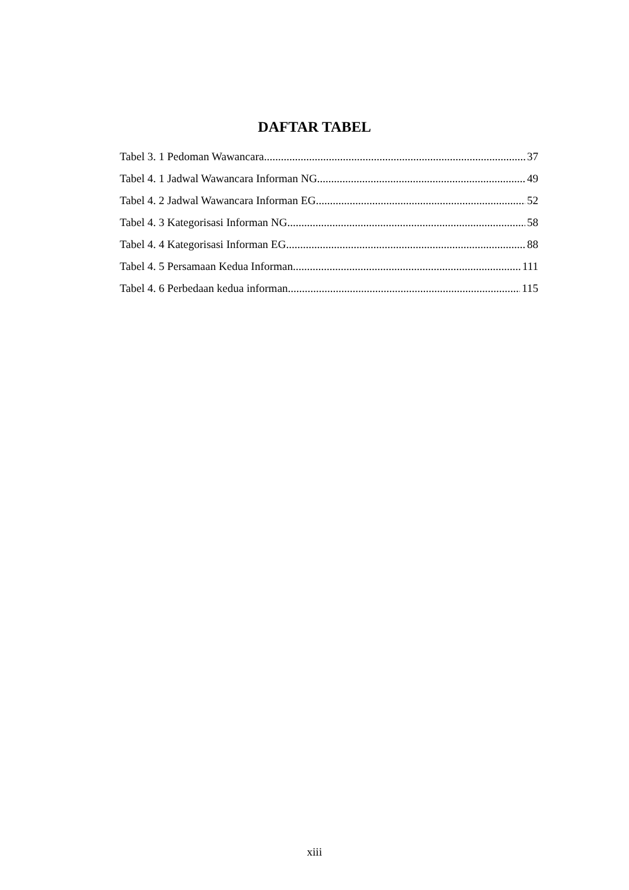DAFTAR TABEL
Tabel 3. 1 Pedoman Wawancara 37
Tabel 4. 1 Jadwal Wawancara Informan NG 49
Tabel 4. 2 Jadwal Wawancara Informan EG 52
Tabel 4. 3 Kategorisasi Informan NG 58
Tabel 4. 4 Kategorisasi Informan EG 88
Tabel 4. 5 Persamaan Kedua Informan 111
Tabel 4. 6 Perbedaan kedua informan 115
xiii